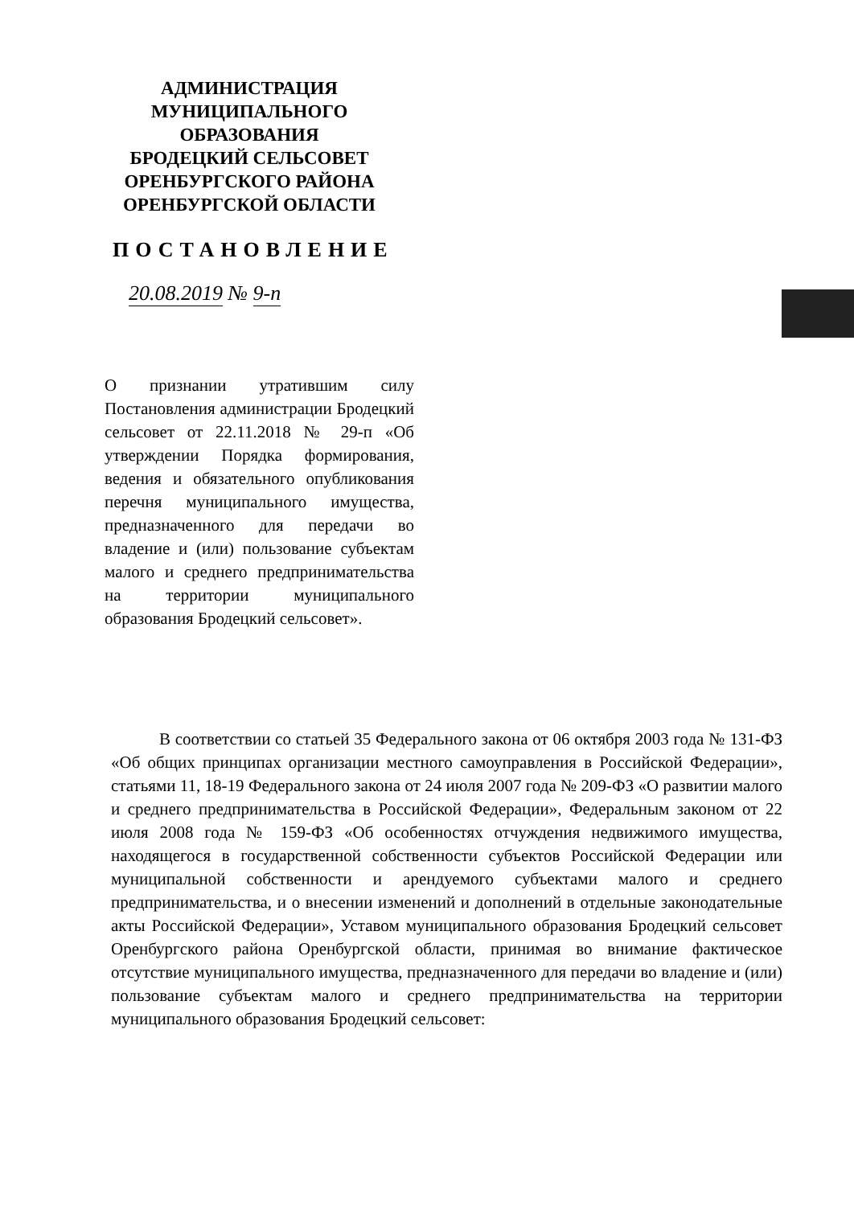АДМИНИСТРАЦИЯ
МУНИЦИПАЛЬНОГО
ОБРАЗОВАНИЯ
БРОДЕЦКИЙ СЕЛЬСОВЕТ
ОРЕНБУРГСКОГО РАЙОНА
ОРЕНБУРГСКОЙ ОБЛАСТИ
ПОСТАНОВЛЕНИЕ
20.08.2019 № 9-п
О признании утратившим силу Постановления администрации Бродецкий сельсовет от 22.11.2018 № 29-п «Об утверждении Порядка формирования, ведения и обязательного опубликования перечня муниципального имущества, предназначенного для передачи во владение и (или) пользование субъектам малого и среднего предпринимательства на территории муниципального образования Бродецкий сельсовет».
В соответствии со статьей 35 Федерального закона от 06 октября 2003 года № 131-ФЗ «Об общих принципах организации местного самоуправления в Российской Федерации», статьями 11, 18-19 Федерального закона от 24 июля 2007 года № 209-ФЗ «О развитии малого и среднего предпринимательства в Российской Федерации», Федеральным законом от 22 июля 2008 года № 159-ФЗ «Об особенностях отчуждения недвижимого имущества, находящегося в государственной собственности субъектов Российской Федерации или муниципальной собственности и арендуемого субъектами малого и среднего предпринимательства, и о внесении изменений и дополнений в отдельные законодательные акты Российской Федерации», Уставом муниципального образования Бродецкий сельсовет Оренбургского района Оренбургской области, принимая во внимание фактическое отсутствие муниципального имущества, предназначенного для передачи во владение и (или) пользование субъектам малого и среднего предпринимательства на территории муниципального образования Бродецкий сельсовет: